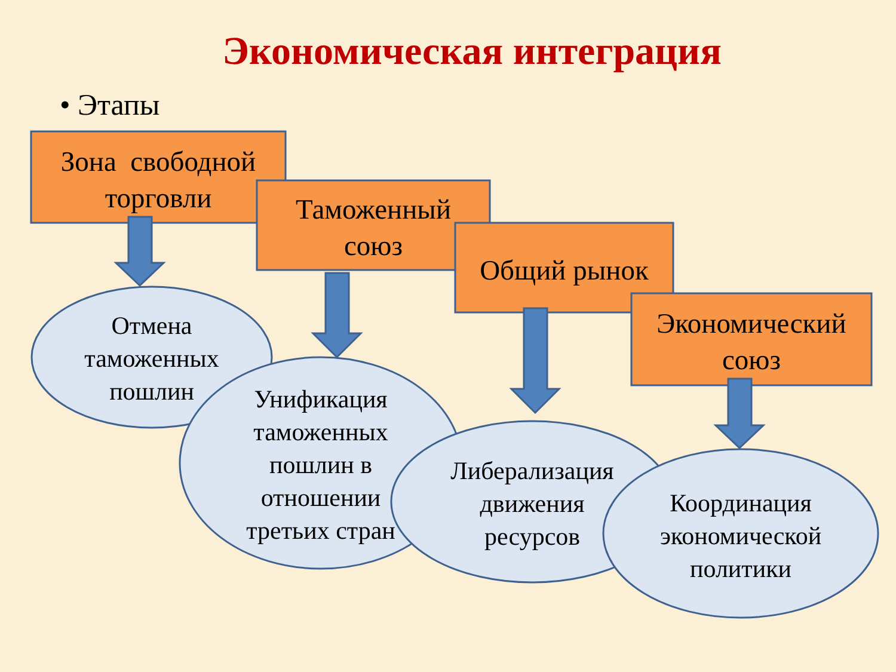Экономическая интеграция
• Этапы
Зона свободной
торговли
Таможенный
союз
Общий рынок
Экономический
союз
Отмена
таможенных
пошлин
Унификация
таможенных
пошлин в
отношении
третьих стран
Либерализация
движения
ресурсов
Координация
экономической
политики